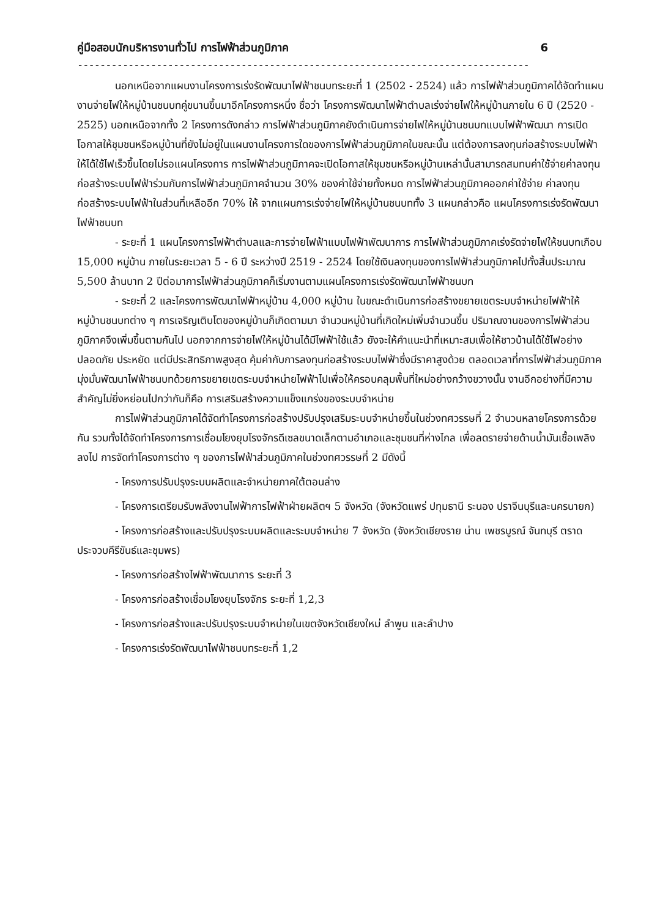คู่มือสอบนักบริหารงานทั่วไป การไฟฟ้าส่วนภูมิภาค 6
--------------------------------------------------------------------------------
นอกเหนือจากแผนงานโครงการเร่งรัดพัฒนาไฟฟ้าชนบทระยะที่ 1 (2502 - 2524) แล้ว การไฟฟ้าส่วนภูมิภาคได้จัดทำแผนงานจ่ายไฟให้หมู่บ้านชนบทคู่ขนานขึ้นมาอีกโครงการหนึ่ง ชื่อว่า โครงการพัฒนาไฟฟ้าตำบลเร่งจ่ายไฟให้หมู่บ้านภายใน 6 ปี (2520 - 2525) นอกเหนือจากทั้ง 2 โครงการดังกล่าว การไฟฟ้าส่วนภูมิภาคยังดำเนินการจ่ายไฟให้หมู่บ้านชนบทแบบไฟฟ้าพัฒนา การเปิดโอกาสให้ชุมชนหรือหมู่บ้านที่ยังไม่อยู่ในแผนงานโครงการใดของการไฟฟ้าส่วนภูมิภาคในขณะนั้น แต่ต้องการลงทุนก่อสร้างระบบไฟฟ้าให้ได้ใช้ไฟเร็วขึ้นโดยไม่รอแผนโครงการ การไฟฟ้าส่วนภูมิภาคจะเปิดโอกาสให้ชุมชนหรือหมู่บ้านเหล่านั้นสามารถสมทบค่าใช้จ่ายค่าลงทุนก่อสร้างระบบไฟฟ้าร่วมกับการไฟฟ้าส่วนภูมิภาคจำนวน 30% ของค่าใช้จ่ายทั้งหมด การไฟฟ้าส่วนภูมิภาคออกค่าใช้จ่าย ค่าลงทุนก่อสร้างระบบไฟฟ้าในส่วนที่เหลืออีก 70% ให้ จากแผนการเร่งจ่ายไฟให้หมู่บ้านชนบททั้ง 3 แผนกล่าวคือ แผนโครงการเร่งรัดพัฒนาไฟฟ้าชนบท
- ระยะที่ 1 แผนโครงการไฟฟ้าตำบลและการจ่ายไฟฟ้าแบบไฟฟ้าพัฒนาการ การไฟฟ้าส่วนภูมิภาคเร่งรัดจ่ายไฟให้ชนบทเกือบ 15,000 หมู่บ้าน ภายในระยะเวลา 5 - 6 ปี ระหว่างปี 2519 - 2524 โดยใช้เงินลงทุนของการไฟฟ้าส่วนภูมิภาคไปทั้งสิ้นประมาณ 5,500 ล้านบาท 2 ปีต่อมาการไฟฟ้าส่วนภูมิภาคก็เริ่มงานตามแผนโครงการเร่งรัดพัฒนาไฟฟ้าชนบท
- ระยะที่ 2 และโครงการพัฒนาไฟฟ้าหมู่บ้าน 4,000 หมู่บ้าน ในขณะดำเนินการก่อสร้างขยายเขตระบบจำหน่ายไฟฟ้าให้หมู่บ้านชนบทต่าง ๆ การเจริญเติบโตของหมู่บ้านก็เกิดตามมา จำนวนหมู่บ้านที่เกิดใหม่เพิ่มจำนวนขึ้น ปริมาณงานของการไฟฟ้าส่วนภูมิภาคจึงเพิ่มขึ้นตามกันไป นอกจากการจ่ายไฟให้หมู่บ้านได้มีไฟฟ้าใช้แล้ว ยังจะให้คำแนะนำที่เหมาะสมเพื่อให้ชาวบ้านได้ใช้ไฟอย่างปลอดภัย ประหยัด แต่มีประสิทธิภาพสูงสุด คุ้มค่ากับการลงทุนก่อสร้างระบบไฟฟ้าซึ่งมีราคาสูงด้วย ตลอดเวลาที่การไฟฟ้าส่วนภูมิภาคมุ่งมั่นพัฒนาไฟฟ้าชนบทด้วยการขยายเขตระบบจำหน่ายไฟฟ้าไปเพื่อให้ครอบคลุมพื้นที่ใหม่อย่างกว้างขวางนั้น งานอีกอย่างที่มีความสำคัญไม่ยิ่งหย่อนไปกว่ากันก็คือ การเสริมสร้างความแข็งแกร่งของระบบจำหน่าย
การไฟฟ้าส่วนภูมิภาคได้จัดทำโครงการก่อสร้างปรับปรุงเสริมระบบจำหน่ายขึ้นในช่วงทศวรรษที่ 2 จำนวนหลายโครงการด้วยกัน รวมทั้งได้จัดทำโครงการการเชื่อมโยงยุบโรงจักรดีเซลขนาดเล็กตามอำเภอและชุมชนที่ห่างไกล เพื่อลดรายจ่ายด้านน้ำมันเชื้อเพลิงลงไป การจัดทำโครงการต่าง ๆ ของการไฟฟ้าส่วนภูมิภาคในช่วงทศวรรษที่ 2 มีดังนี้
- โครงการปรับปรุงระบบผลิตและจำหน่ายภาคใต้ตอนล่าง
- โครงการเตรียมรับพลังงานไฟฟ้าการไฟฟ้าฝ่ายผลิตฯ 5 จังหวัด (จังหวัดแพร่ ปทุมธานี ระนอง ปราจีนบุรีและนครนายก)
- โครงการก่อสร้างและปรับปรุงระบบผลิตและระบบจำหน่าย 7 จังหวัด (จังหวัดเชียงราย น่าน เพชรบูรณ์ จันทบุรี ตราด ประจวบคีรีขันธ์และชุมพร)
- โครงการก่อสร้างไฟฟ้าพัฒนาการ ระยะที่ 3
- โครงการก่อสร้างเชื่อมโยงยุบโรงจักร ระยะที่ 1,2,3
- โครงการก่อสร้างและปรับปรุงระบบจำหน่ายในเขตจังหวัดเชียงใหม่ ลำพูน และลำปาง
- โครงการเร่งรัดพัฒนาไฟฟ้าชนบทระยะที่ 1,2